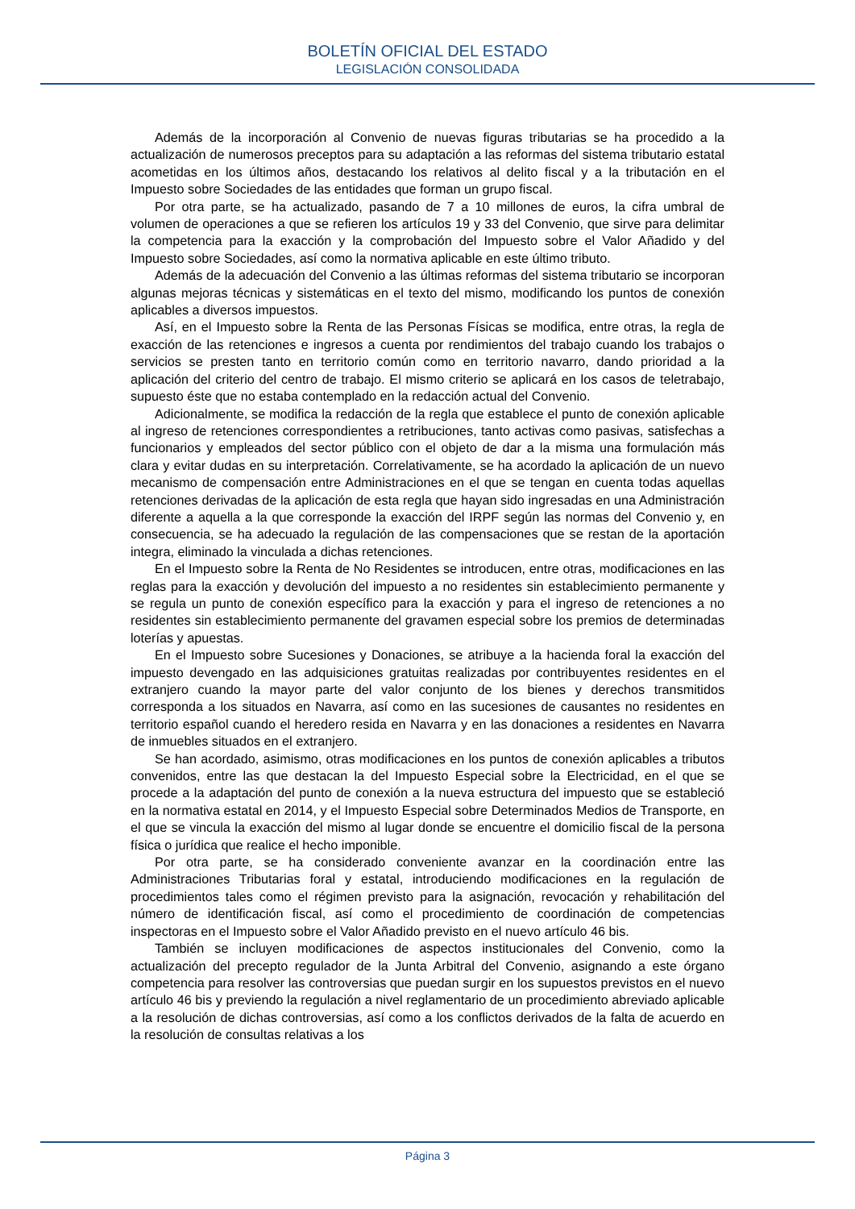BOLETÍN OFICIAL DEL ESTADO
LEGISLACIÓN CONSOLIDADA
Además de la incorporación al Convenio de nuevas figuras tributarias se ha procedido a la actualización de numerosos preceptos para su adaptación a las reformas del sistema tributario estatal acometidas en los últimos años, destacando los relativos al delito fiscal y a la tributación en el Impuesto sobre Sociedades de las entidades que forman un grupo fiscal.
Por otra parte, se ha actualizado, pasando de 7 a 10 millones de euros, la cifra umbral de volumen de operaciones a que se refieren los artículos 19 y 33 del Convenio, que sirve para delimitar la competencia para la exacción y la comprobación del Impuesto sobre el Valor Añadido y del Impuesto sobre Sociedades, así como la normativa aplicable en este último tributo.
Además de la adecuación del Convenio a las últimas reformas del sistema tributario se incorporan algunas mejoras técnicas y sistemáticas en el texto del mismo, modificando los puntos de conexión aplicables a diversos impuestos.
Así, en el Impuesto sobre la Renta de las Personas Físicas se modifica, entre otras, la regla de exacción de las retenciones e ingresos a cuenta por rendimientos del trabajo cuando los trabajos o servicios se presten tanto en territorio común como en territorio navarro, dando prioridad a la aplicación del criterio del centro de trabajo. El mismo criterio se aplicará en los casos de teletrabajo, supuesto éste que no estaba contemplado en la redacción actual del Convenio.
Adicionalmente, se modifica la redacción de la regla que establece el punto de conexión aplicable al ingreso de retenciones correspondientes a retribuciones, tanto activas como pasivas, satisfechas a funcionarios y empleados del sector público con el objeto de dar a la misma una formulación más clara y evitar dudas en su interpretación. Correlativamente, se ha acordado la aplicación de un nuevo mecanismo de compensación entre Administraciones en el que se tengan en cuenta todas aquellas retenciones derivadas de la aplicación de esta regla que hayan sido ingresadas en una Administración diferente a aquella a la que corresponde la exacción del IRPF según las normas del Convenio y, en consecuencia, se ha adecuado la regulación de las compensaciones que se restan de la aportación integra, eliminado la vinculada a dichas retenciones.
En el Impuesto sobre la Renta de No Residentes se introducen, entre otras, modificaciones en las reglas para la exacción y devolución del impuesto a no residentes sin establecimiento permanente y se regula un punto de conexión específico para la exacción y para el ingreso de retenciones a no residentes sin establecimiento permanente del gravamen especial sobre los premios de determinadas loterías y apuestas.
En el Impuesto sobre Sucesiones y Donaciones, se atribuye a la hacienda foral la exacción del impuesto devengado en las adquisiciones gratuitas realizadas por contribuyentes residentes en el extranjero cuando la mayor parte del valor conjunto de los bienes y derechos transmitidos corresponda a los situados en Navarra, así como en las sucesiones de causantes no residentes en territorio español cuando el heredero resida en Navarra y en las donaciones a residentes en Navarra de inmuebles situados en el extranjero.
Se han acordado, asimismo, otras modificaciones en los puntos de conexión aplicables a tributos convenidos, entre las que destacan la del Impuesto Especial sobre la Electricidad, en el que se procede a la adaptación del punto de conexión a la nueva estructura del impuesto que se estableció en la normativa estatal en 2014, y el Impuesto Especial sobre Determinados Medios de Transporte, en el que se vincula la exacción del mismo al lugar donde se encuentre el domicilio fiscal de la persona física o jurídica que realice el hecho imponible.
Por otra parte, se ha considerado conveniente avanzar en la coordinación entre las Administraciones Tributarias foral y estatal, introduciendo modificaciones en la regulación de procedimientos tales como el régimen previsto para la asignación, revocación y rehabilitación del número de identificación fiscal, así como el procedimiento de coordinación de competencias inspectoras en el Impuesto sobre el Valor Añadido previsto en el nuevo artículo 46 bis.
También se incluyen modificaciones de aspectos institucionales del Convenio, como la actualización del precepto regulador de la Junta Arbitral del Convenio, asignando a este órgano competencia para resolver las controversias que puedan surgir en los supuestos previstos en el nuevo artículo 46 bis y previendo la regulación a nivel reglamentario de un procedimiento abreviado aplicable a la resolución de dichas controversias, así como a los conflictos derivados de la falta de acuerdo en la resolución de consultas relativas a los
Página 3